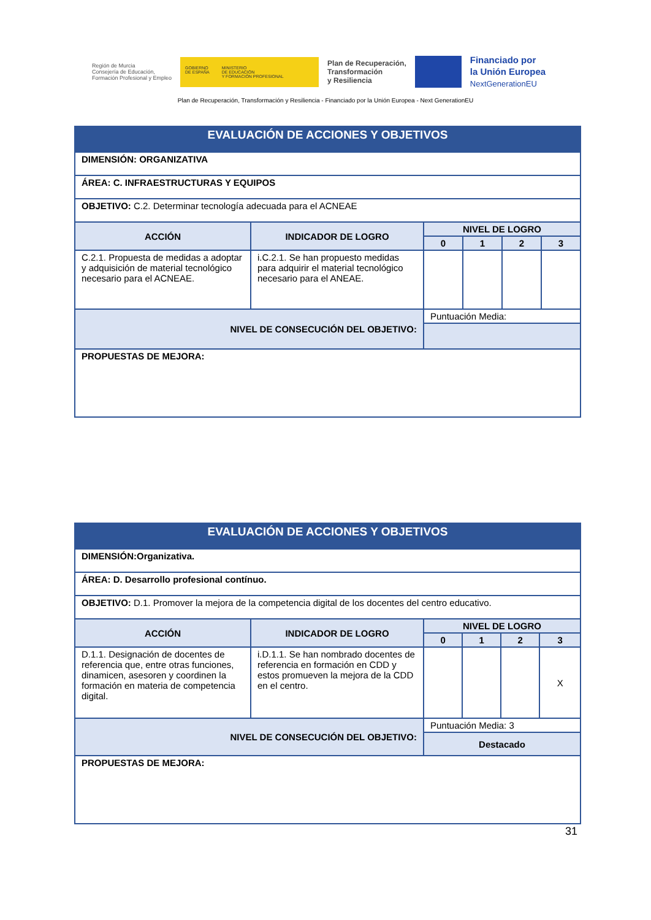Región de Murcia
Consejería de Educación,
Formación Profesional y Empleo
GOBIERNO
DE ESPAÑA MINISTERIO
DE EDUCACIÓN
Y FORMACIÓN PROFESIONAL
Plan de Recuperación,
Transformación
y Resiliencia
Financiado por
la Unión Europea
NextGenerationEU
Plan de Recuperación, Transformación y Resiliencia - Financiado por la Unión Europea - Next GenerationEU
| EVALUACIÓN DE ACCIONES Y OBJETIVOS | | | | | |
| DIMENSIÓN: ORGANIZATIVA | | | | | |
| ÁREA: C. INFRAESTRUCTURAS Y EQUIPOS | | | | | |
| OBJETIVO: C.2. Determinar tecnología adecuada para el ACNEAE | | | | | |
| ACCIÓN | INDICADOR DE LOGRO | NIVEL DE LOGRO | | | |
| | | 0 | 1 | 2 | 3 |
| C.2.1. Propuesta de medidas a adoptar y adquisición de material tecnológico necesario para el ACNEAE. | i.C.2.1. Se han propuesto medidas para adquirir el material tecnológico necesario para el ANEAE. | | | | |
| NIVEL DE CONSECUCIÓN DEL OBJETIVO: | | Puntuación Media: | | | |
| PROPUESTAS DE MEJORA: | | | | | |
| EVALUACIÓN DE ACCIONES Y OBJETIVOS | | | | | |
| DIMENSIÓN:Organizativa. | | | | | |
| ÁREA: D. Desarrollo profesional contínuo. | | | | | |
| OBJETIVO: D.1. Promover la mejora de la competencia digital de los docentes del centro educativo. | | | | | |
| ACCIÓN | INDICADOR DE LOGRO | NIVEL DE LOGRO | | | |
| | | 0 | 1 | 2 | 3 |
| D.1.1. Designación de docentes de referencia que, entre otras funciones, dinamicen, asesoren y coordinen la formación en materia de competencia digital. | i.D.1.1. Se han nombrado docentes de referencia en formación en CDD y estos promueven la mejora de la CDD en el centro. | | | | X |
| NIVEL DE CONSECUCIÓN DEL OBJETIVO: | | Puntuación Media: 3 | | | |
| | | Destacado | | | |
| PROPUESTAS DE MEJORA: | | | | | |
31